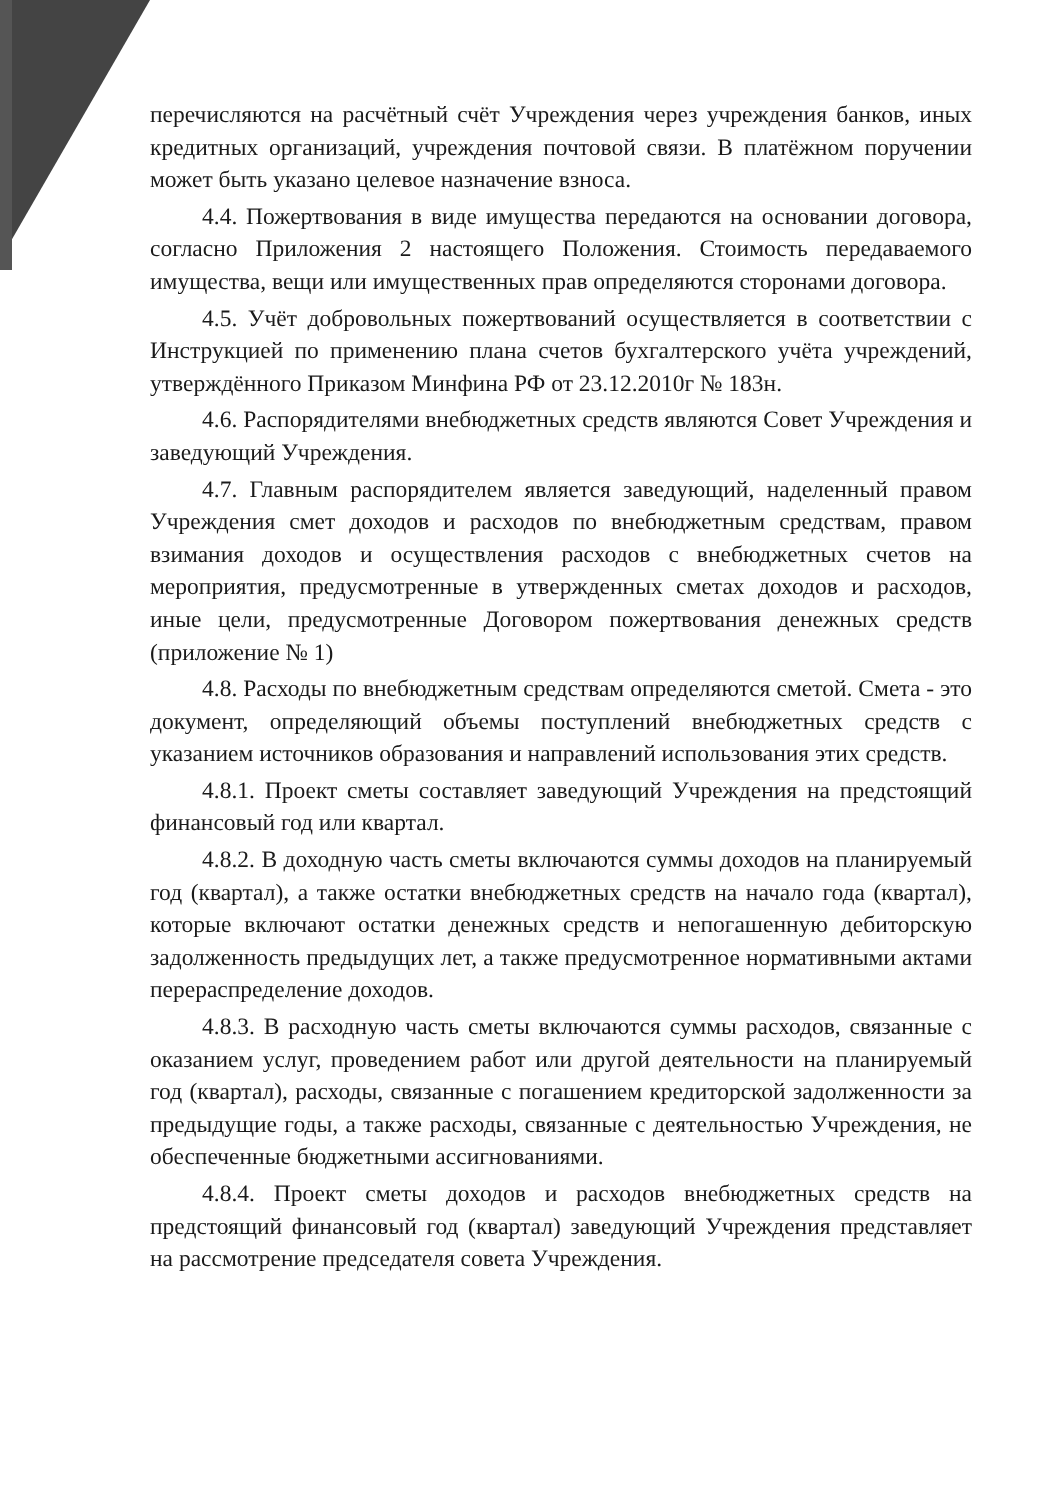перечисляются на расчётный счёт Учреждения через учреждения банков, иных кредитных организаций, учреждения почтовой связи. В платёжном поручении может быть указано целевое назначение взноса.
4.4. Пожертвования в виде имущества передаются на основании договора, согласно Приложения 2 настоящего Положения. Стоимость передаваемого имущества, вещи или имущественных прав определяются сторонами договора.
4.5. Учёт добровольных пожертвований осуществляется в соответствии с Инструкцией по применению плана счетов бухгалтерского учёта учреждений, утверждённого Приказом Минфина РФ от 23.12.2010г № 183н.
4.6. Распорядителями внебюджетных средств являются Совет Учреждения и заведующий Учреждения.
4.7. Главным распорядителем является заведующий, наделенный правом Учреждения смет доходов и расходов по внебюджетным средствам, правом взимания доходов и осуществления расходов с внебюджетных счетов на мероприятия, предусмотренные в утвержденных сметах доходов и расходов, иные цели, предусмотренные Договором пожертвования денежных средств (приложение № 1)
4.8. Расходы по внебюджетным средствам определяются сметой. Смета - это документ, определяющий объемы поступлений внебюджетных средств с указанием источников образования и направлений использования этих средств.
4.8.1. Проект сметы составляет заведующий Учреждения на предстоящий финансовый год или квартал.
4.8.2. В доходную часть сметы включаются суммы доходов на планируемый год (квартал), а также остатки внебюджетных средств на начало года (квартал), которые включают остатки денежных средств и непогашенную дебиторскую задолженность предыдущих лет, а также предусмотренное нормативными актами перераспределение доходов.
4.8.3. В расходную часть сметы включаются суммы расходов, связанные с оказанием услуг, проведением работ или другой деятельности на планируемый год (квартал), расходы, связанные с погашением кредиторской задолженности за предыдущие годы, а также расходы, связанные с деятельностью Учреждения, не обеспеченные бюджетными ассигнованиями.
4.8.4. Проект сметы доходов и расходов внебюджетных средств на предстоящий финансовый год (квартал) заведующий Учреждения представляет на рассмотрение председателя совета Учреждения.